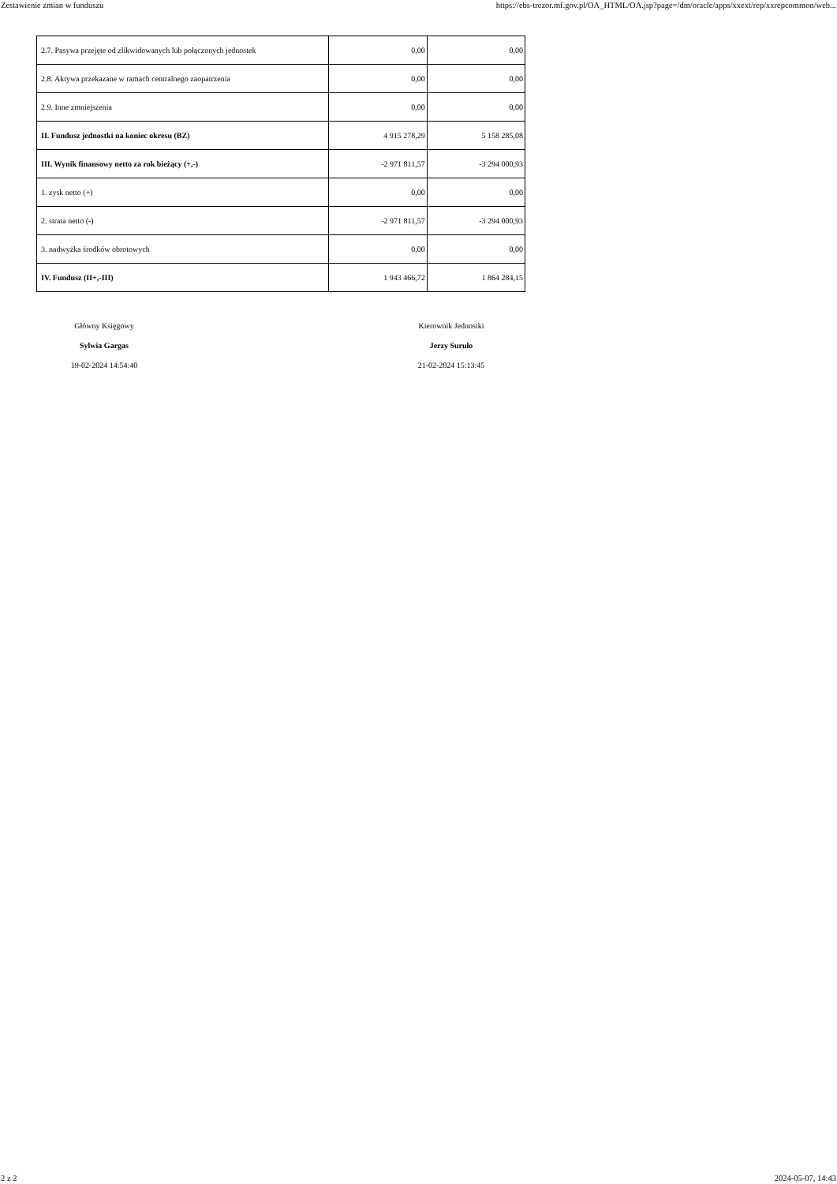Zestawienie zmian w funduszu https://ebs-trezor.mf.gov.pl/OA_HTML/OA.jsp?page=/dm/oracle/apps/xxext/rep/xxrepcommon/web...
| 2.7. Pasywa przejęte od zlikwidowanych lub połączonych jednostek | 0,00 | 0,00 |
| 2.8. Aktywa przekazane w ramach centralnego zaopatrzenia | 0,00 | 0,00 |
| 2.9. Inne zmniejszenia | 0,00 | 0,00 |
| II. Fundusz jednostki na koniec okresu (BZ) | 4 915 278,29 | 5 158 285,08 |
| III. Wynik finansowy netto za rok bieżący (+,-) | -2 971 811,57 | -3 294 000,93 |
| 1. zysk netto (+) | 0,00 | 0,00 |
| 2. strata netto (-) | -2 971 811,57 | -3 294 000,93 |
| 3. nadwyżka środków obrotowych | 0,00 | 0,00 |
| IV. Fundusz (II+,-III) | 1 943 466,72 | 1 864 284,15 |
Główny Księgowy
Sylwia Gargas
19-02-2024 14:54:40
Kierownik Jednostki
Jerzy Suruło
21-02-2024 15:13:45
2 z 2 2024-05-07, 14:43